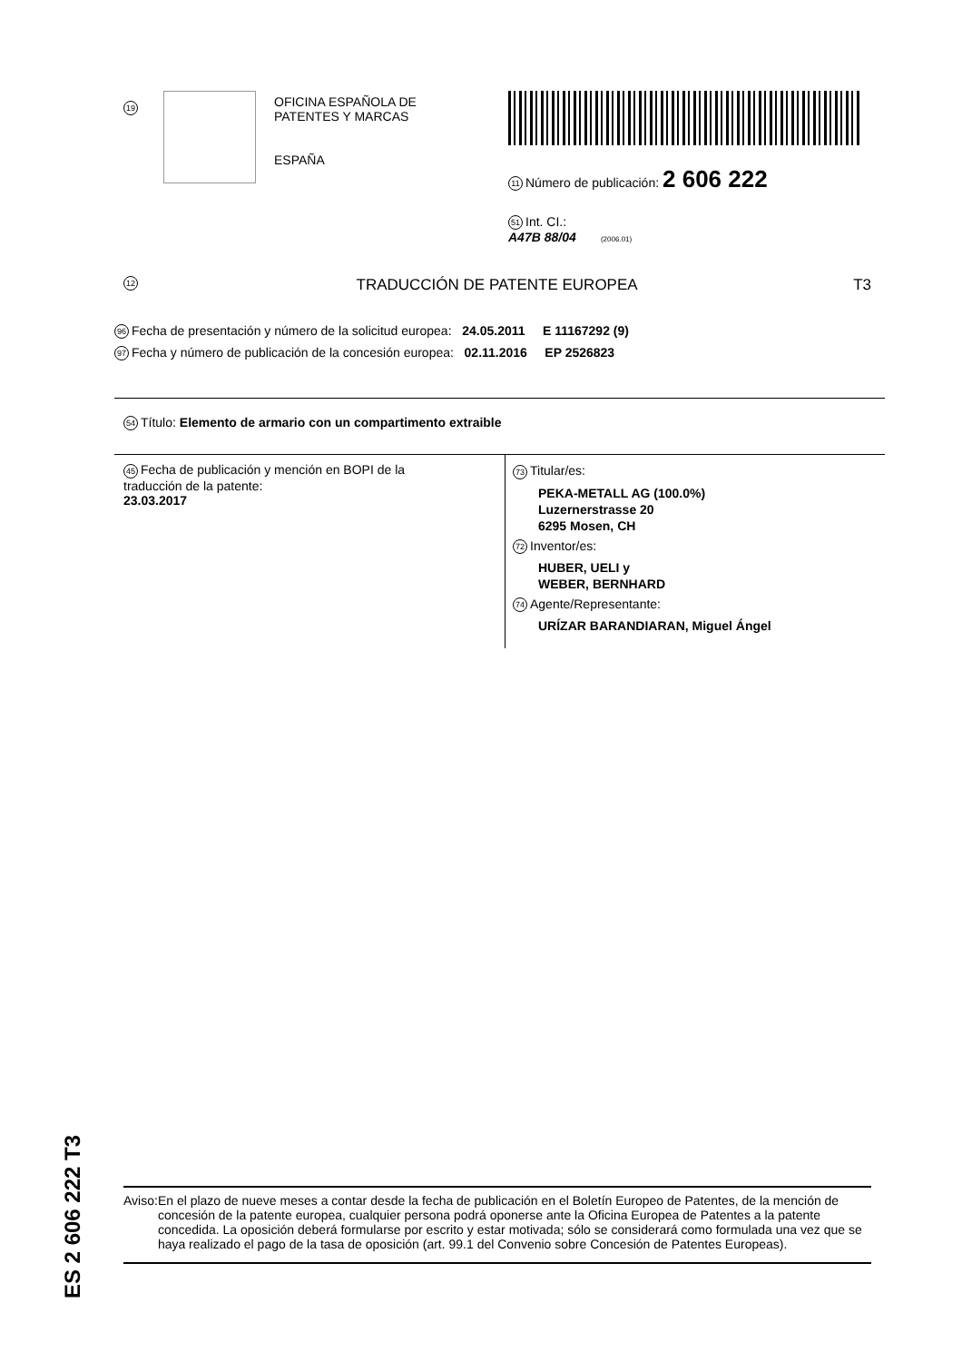19
OFICINA ESPAÑOLA DE
PATENTES Y MARCAS
ESPAÑA
11 Número de publicación: 2 606 222
51 Int. CI.:
A47B 88/04 (2006.01)
12 TRADUCCIÓN DE PATENTE EUROPEA T3
96 Fecha de presentación y número de la solicitud europea: 24.05.2011 E 11167292 (9)
97 Fecha y número de publicación de la concesión europea: 02.11.2016 EP 2526823
54 Título: Elemento de armario con un compartimento extraible
45 Fecha de publicación y mención en BOPI de la
traducción de la patente:
23.03.2017
73 Titular/es:
PEKA-METALL AG (100.0%)
Luzernerstrasse 20
6295 Mosen, CH
72 Inventor/es:
HUBER, UELI y
WEBER, BERNHARD
74 Agente/Representante:
URÍZAR BARANDIARAN, Miguel Ángel
ES 2 606 222 T3
Aviso: En el plazo de nueve meses a contar desde la fecha de publicación en el Boletín Europeo de Patentes, de la mención de concesión de la patente europea, cualquier persona podrá oponerse ante la Oficina Europea de Patentes a la patente concedida. La oposición deberá formularse por escrito y estar motivada; sólo se considerará como formulada una vez que se haya realizado el pago de la tasa de oposición (art. 99.1 del Convenio sobre Concesión de Patentes Europeas).